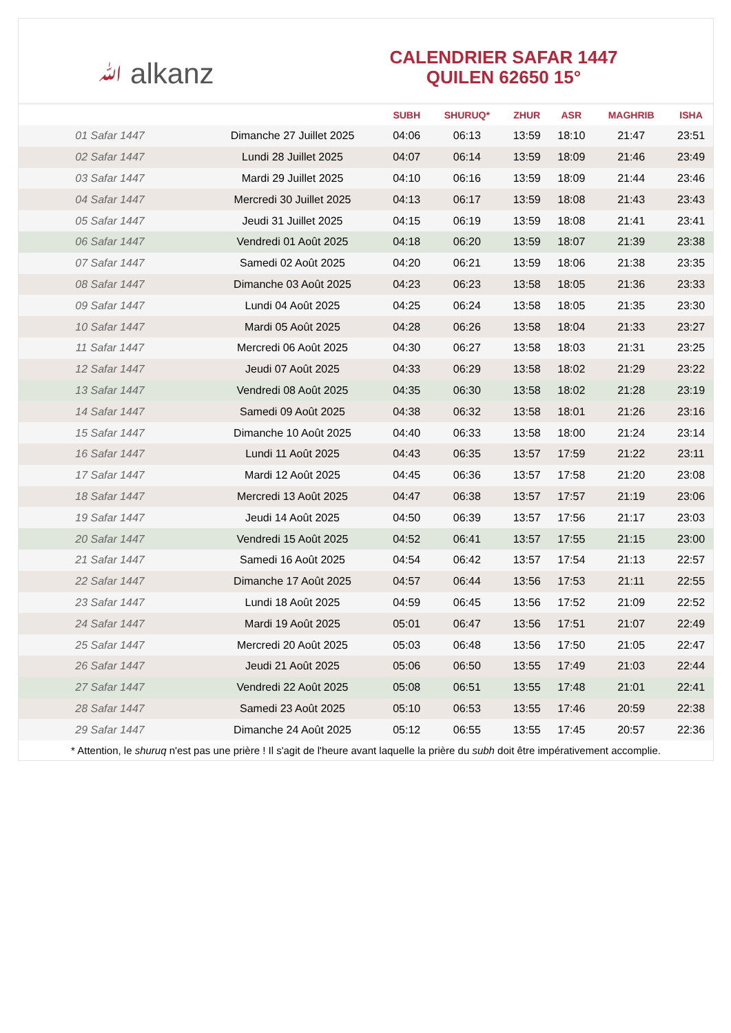ﷲ alkanz
CALENDRIER SAFAR 1447
QUILEN 62650 15°
| | | SUBH | SHURUQ* | ZHUR | ASR | MAGHRIB | ISHA |
| --- | --- | --- | --- | --- | --- | --- | --- |
| 01 Safar 1447 | Dimanche 27 Juillet 2025 | 04:06 | 06:13 | 13:59 | 18:10 | 21:47 | 23:51 |
| 02 Safar 1447 | Lundi 28 Juillet 2025 | 04:07 | 06:14 | 13:59 | 18:09 | 21:46 | 23:49 |
| 03 Safar 1447 | Mardi 29 Juillet 2025 | 04:10 | 06:16 | 13:59 | 18:09 | 21:44 | 23:46 |
| 04 Safar 1447 | Mercredi 30 Juillet 2025 | 04:13 | 06:17 | 13:59 | 18:08 | 21:43 | 23:43 |
| 05 Safar 1447 | Jeudi 31 Juillet 2025 | 04:15 | 06:19 | 13:59 | 18:08 | 21:41 | 23:41 |
| 06 Safar 1447 | Vendredi 01 Août 2025 | 04:18 | 06:20 | 13:59 | 18:07 | 21:39 | 23:38 |
| 07 Safar 1447 | Samedi 02 Août 2025 | 04:20 | 06:21 | 13:59 | 18:06 | 21:38 | 23:35 |
| 08 Safar 1447 | Dimanche 03 Août 2025 | 04:23 | 06:23 | 13:58 | 18:05 | 21:36 | 23:33 |
| 09 Safar 1447 | Lundi 04 Août 2025 | 04:25 | 06:24 | 13:58 | 18:05 | 21:35 | 23:30 |
| 10 Safar 1447 | Mardi 05 Août 2025 | 04:28 | 06:26 | 13:58 | 18:04 | 21:33 | 23:27 |
| 11 Safar 1447 | Mercredi 06 Août 2025 | 04:30 | 06:27 | 13:58 | 18:03 | 21:31 | 23:25 |
| 12 Safar 1447 | Jeudi 07 Août 2025 | 04:33 | 06:29 | 13:58 | 18:02 | 21:29 | 23:22 |
| 13 Safar 1447 | Vendredi 08 Août 2025 | 04:35 | 06:30 | 13:58 | 18:02 | 21:28 | 23:19 |
| 14 Safar 1447 | Samedi 09 Août 2025 | 04:38 | 06:32 | 13:58 | 18:01 | 21:26 | 23:16 |
| 15 Safar 1447 | Dimanche 10 Août 2025 | 04:40 | 06:33 | 13:58 | 18:00 | 21:24 | 23:14 |
| 16 Safar 1447 | Lundi 11 Août 2025 | 04:43 | 06:35 | 13:57 | 17:59 | 21:22 | 23:11 |
| 17 Safar 1447 | Mardi 12 Août 2025 | 04:45 | 06:36 | 13:57 | 17:58 | 21:20 | 23:08 |
| 18 Safar 1447 | Mercredi 13 Août 2025 | 04:47 | 06:38 | 13:57 | 17:57 | 21:19 | 23:06 |
| 19 Safar 1447 | Jeudi 14 Août 2025 | 04:50 | 06:39 | 13:57 | 17:56 | 21:17 | 23:03 |
| 20 Safar 1447 | Vendredi 15 Août 2025 | 04:52 | 06:41 | 13:57 | 17:55 | 21:15 | 23:00 |
| 21 Safar 1447 | Samedi 16 Août 2025 | 04:54 | 06:42 | 13:57 | 17:54 | 21:13 | 22:57 |
| 22 Safar 1447 | Dimanche 17 Août 2025 | 04:57 | 06:44 | 13:56 | 17:53 | 21:11 | 22:55 |
| 23 Safar 1447 | Lundi 18 Août 2025 | 04:59 | 06:45 | 13:56 | 17:52 | 21:09 | 22:52 |
| 24 Safar 1447 | Mardi 19 Août 2025 | 05:01 | 06:47 | 13:56 | 17:51 | 21:07 | 22:49 |
| 25 Safar 1447 | Mercredi 20 Août 2025 | 05:03 | 06:48 | 13:56 | 17:50 | 21:05 | 22:47 |
| 26 Safar 1447 | Jeudi 21 Août 2025 | 05:06 | 06:50 | 13:55 | 17:49 | 21:03 | 22:44 |
| 27 Safar 1447 | Vendredi 22 Août 2025 | 05:08 | 06:51 | 13:55 | 17:48 | 21:01 | 22:41 |
| 28 Safar 1447 | Samedi 23 Août 2025 | 05:10 | 06:53 | 13:55 | 17:46 | 20:59 | 22:38 |
| 29 Safar 1447 | Dimanche 24 Août 2025 | 05:12 | 06:55 | 13:55 | 17:45 | 20:57 | 22:36 |
* Attention, le shuruq n'est pas une prière ! Il s'agit de l'heure avant laquelle la prière du subh doit être impérativement accomplie.